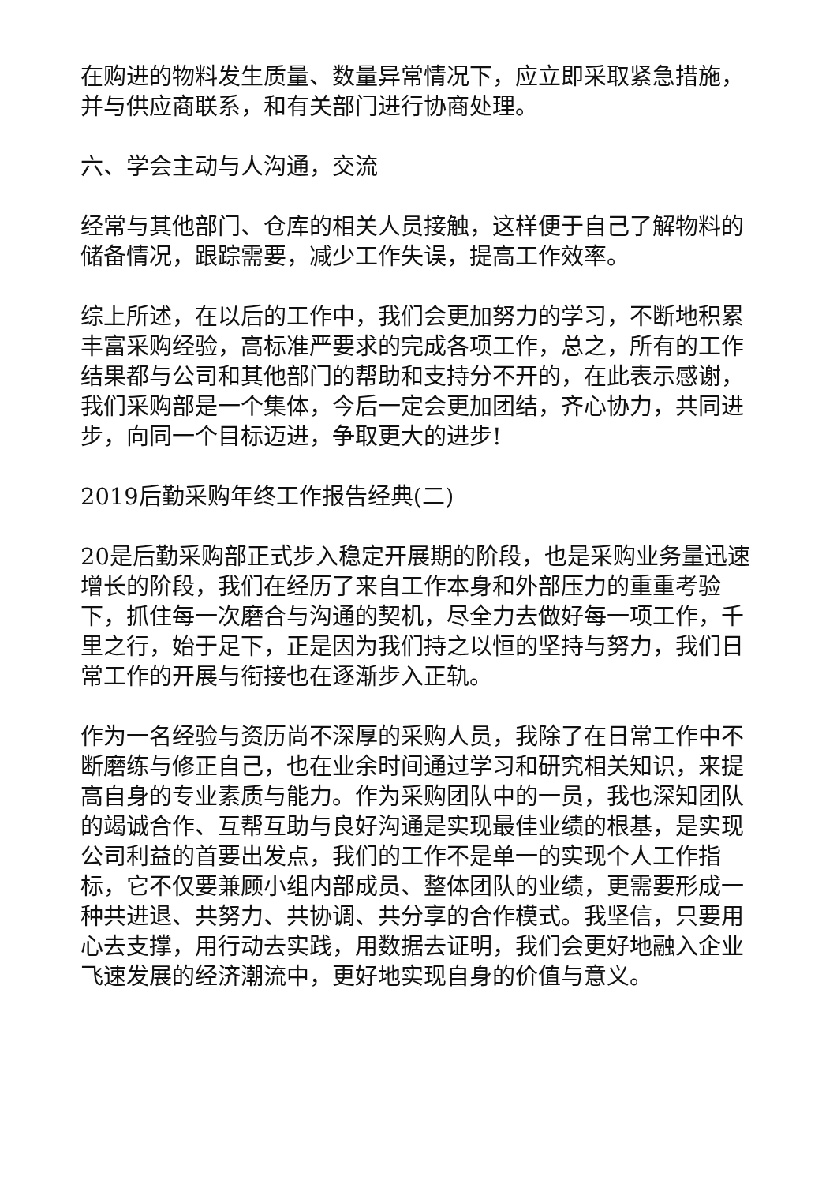在购进的物料发生质量、数量异常情况下，应立即采取紧急措施，并与供应商联系，和有关部门进行协商处理。
六、学会主动与人沟通，交流
经常与其他部门、仓库的相关人员接触，这样便于自己了解物料的储备情况，跟踪需要，减少工作失误，提高工作效率。
综上所述，在以后的工作中，我们会更加努力的学习，不断地积累丰富采购经验，高标准严要求的完成各项工作，总之，所有的工作结果都与公司和其他部门的帮助和支持分不开的，在此表示感谢，我们采购部是一个集体，今后一定会更加团结，齐心协力，共同进步，向同一个目标迈进，争取更大的进步!
2019后勤采购年终工作报告经典(二)
20是后勤采购部正式步入稳定开展期的阶段，也是采购业务量迅速增长的阶段，我们在经历了来自工作本身和外部压力的重重考验下，抓住每一次磨合与沟通的契机，尽全力去做好每一项工作，千里之行，始于足下，正是因为我们持之以恒的坚持与努力，我们日常工作的开展与衔接也在逐渐步入正轨。
作为一名经验与资历尚不深厚的采购人员，我除了在日常工作中不断磨练与修正自己，也在业余时间通过学习和研究相关知识，来提高自身的专业素质与能力。作为采购团队中的一员，我也深知团队的竭诚合作、互帮互助与良好沟通是实现最佳业绩的根基，是实现公司利益的首要出发点，我们的工作不是单一的实现个人工作指标，它不仅要兼顾小组内部成员、整体团队的业绩，更需要形成一种共进退、共努力、共协调、共分享的合作模式。我坚信，只要用心去支撑，用行动去实践，用数据去证明，我们会更好地融入企业飞速发展的经济潮流中，更好地实现自身的价值与意义。